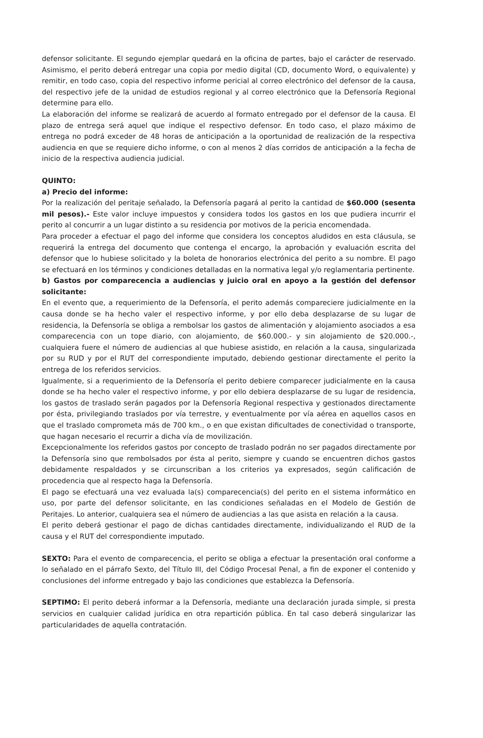defensor solicitante. El segundo ejemplar quedará en la oficina de partes, bajo el carácter de reservado. Asimismo, el perito deberá entregar una copia por medio digital (CD, documento Word, o equivalente) y remitir, en todo caso, copia del respectivo informe pericial al correo electrónico del defensor de la causa, del respectivo jefe de la unidad de estudios regional y al correo electrónico que la Defensoría Regional determine para ello.
La elaboración del informe se realizará de acuerdo al formato entregado por el defensor de la causa. El plazo de entrega será aquel que indique el respectivo defensor. En todo caso, el plazo máximo de entrega no podrá exceder de 48 horas de anticipación a la oportunidad de realización de la respectiva audiencia en que se requiere dicho informe, o con al menos 2 días corridos de anticipación a la fecha de inicio de la respectiva audiencia judicial.
QUINTO:
a) Precio del informe:
Por la realización del peritaje señalado, la Defensoría pagará al perito la cantidad de $60.000 (sesenta mil pesos).- Este valor incluye impuestos y considera todos los gastos en los que pudiera incurrir el perito al concurrir a un lugar distinto a su residencia por motivos de la pericia encomendada.
Para proceder a efectuar el pago del informe que considera los conceptos aludidos en esta cláusula, se requerirá la entrega del documento que contenga el encargo, la aprobación y evaluación escrita del defensor que lo hubiese solicitado y la boleta de honorarios electrónica del perito a su nombre. El pago se efectuará en los términos y condiciones detalladas en la normativa legal y/o reglamentaria pertinente.
b) Gastos por comparecencia a audiencias y juicio oral en apoyo a la gestión del defensor solicitante:
En el evento que, a requerimiento de la Defensoría, el perito además compareciere judicialmente en la causa donde se ha hecho valer el respectivo informe, y por ello deba desplazarse de su lugar de residencia, la Defensoría se obliga a rembolsar los gastos de alimentación y alojamiento asociados a esa comparecencia con un tope diario, con alojamiento, de $60.000.- y sin alojamiento de $20.000.-, cualquiera fuere el número de audiencias al que hubiese asistido, en relación a la causa, singularizada por su RUD y por el RUT del correspondiente imputado, debiendo gestionar directamente el perito la entrega de los referidos servicios.
Igualmente, si a requerimiento de la Defensoría el perito debiere comparecer judicialmente en la causa donde se ha hecho valer el respectivo informe, y por ello debiera desplazarse de su lugar de residencia, los gastos de traslado serán pagados por la Defensoría Regional respectiva y gestionados directamente por ésta, privilegiando traslados por vía terrestre, y eventualmente por vía aérea en aquellos casos en que el traslado comprometa más de 700 km., o en que existan dificultades de conectividad o transporte, que hagan necesario el recurrir a dicha vía de movilización.
Excepcionalmente los referidos gastos por concepto de traslado podrán no ser pagados directamente por la Defensoría sino que rembolsados por ésta al perito, siempre y cuando se encuentren dichos gastos debidamente respaldados y se circunscriban a los criterios ya expresados, según calificación de procedencia que al respecto haga la Defensoría.
El pago se efectuará una vez evaluada la(s) comparecencia(s) del perito en el sistema informático en uso, por parte del defensor solicitante, en las condiciones señaladas en el Modelo de Gestión de Peritajes. Lo anterior, cualquiera sea el número de audiencias a las que asista en relación a la causa.
El perito deberá gestionar el pago de dichas cantidades directamente, individualizando el RUD de la causa y el RUT del correspondiente imputado.
SEXTO: Para el evento de comparecencia, el perito se obliga a efectuar la presentación oral conforme a lo señalado en el párrafo Sexto, del Título III, del Código Procesal Penal, a fin de exponer el contenido y conclusiones del informe entregado y bajo las condiciones que establezca la Defensoría.
SEPTIMO: El perito deberá informar a la Defensoría, mediante una declaración jurada simple, si presta servicios en cualquier calidad jurídica en otra repartición pública. En tal caso deberá singularizar las particularidades de aquella contratación.